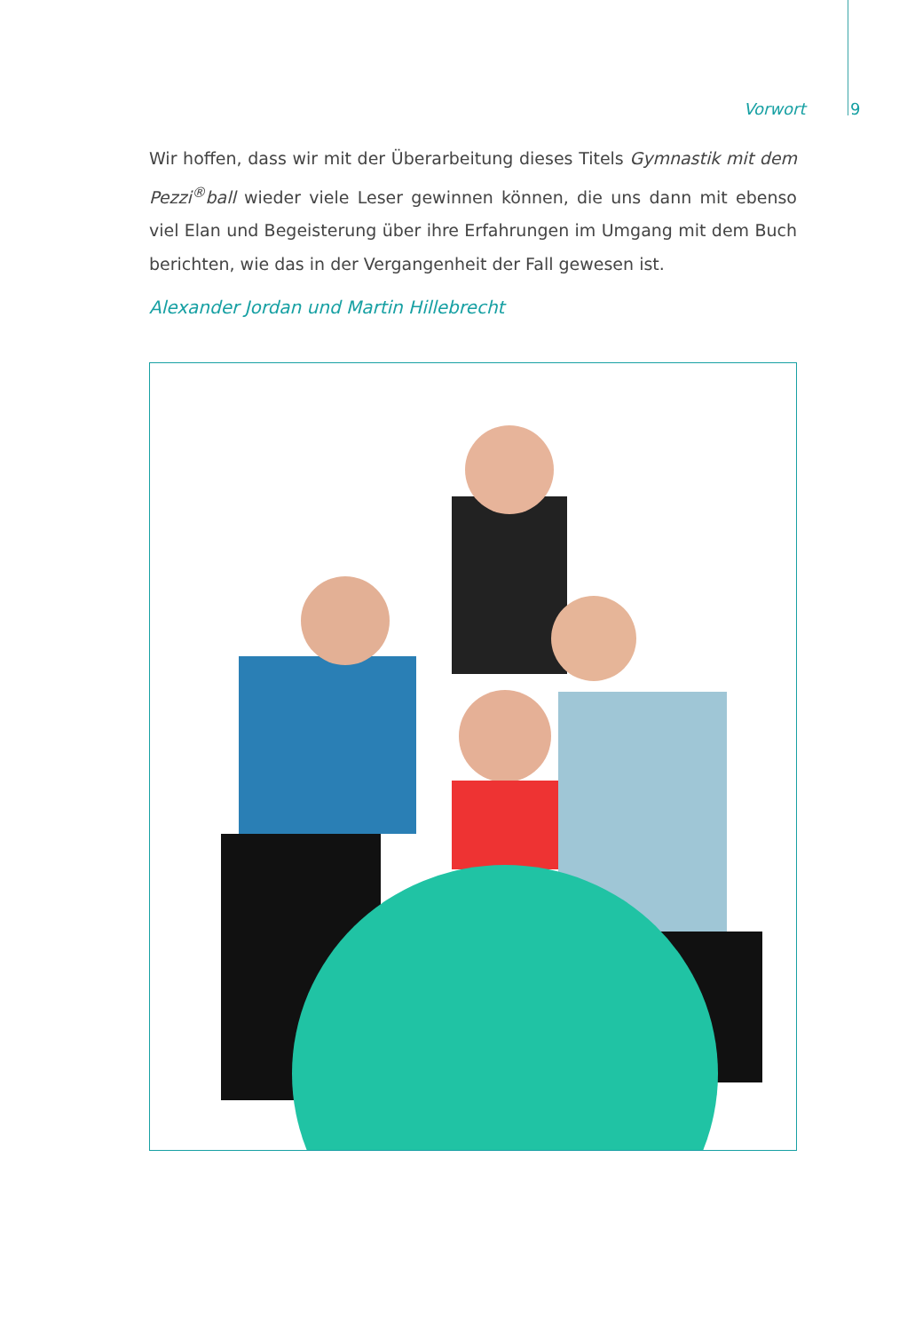Vorwort 9
Wir hoffen, dass wir mit der Überarbeitung dieses Titels Gymnastik mit dem Pezzi<sup>®</sup>ball wieder viele Leser gewinnen können, die uns dann mit ebenso viel Elan und Begeisterung über ihre Erfahrungen im Umgang mit dem Buch berichten, wie das in der Vergangenheit der Fall gewesen ist.
Alexander Jordan und Martin Hillebrecht